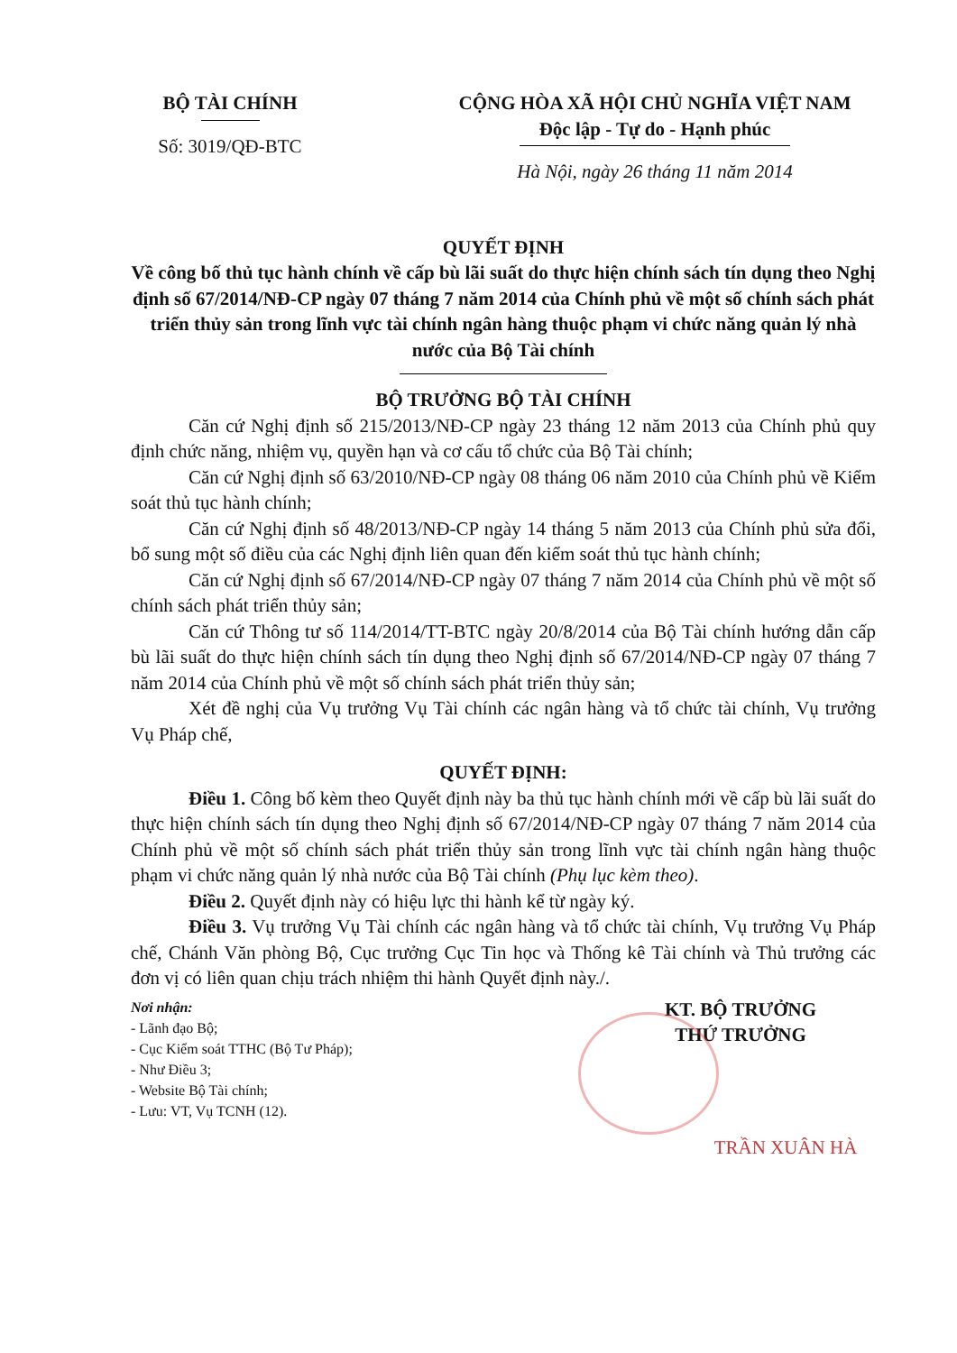BỘ TÀI CHÍNH
Số: 3019/QĐ-BTC
CỘNG HÒA XÃ HỘI CHỦ NGHĨA VIỆT NAM
Độc lập - Tự do - Hạnh phúc
Hà Nội, ngày 26 tháng 11 năm 2014
QUYẾT ĐỊNH
Về công bố thủ tục hành chính về cấp bù lãi suất do thực hiện chính sách tín dụng theo Nghị định số 67/2014/NĐ-CP ngày 07 tháng 7 năm 2014 của Chính phủ về một số chính sách phát triển thủy sản trong lĩnh vực tài chính ngân hàng thuộc phạm vi chức năng quản lý nhà nước của Bộ Tài chính
BỘ TRƯỞNG BỘ TÀI CHÍNH
Căn cứ Nghị định số 215/2013/NĐ-CP ngày 23 tháng 12 năm 2013 của Chính phủ quy định chức năng, nhiệm vụ, quyền hạn và cơ cấu tổ chức của Bộ Tài chính;
Căn cứ Nghị định số 63/2010/NĐ-CP ngày 08 tháng 06 năm 2010 của Chính phủ về Kiểm soát thủ tục hành chính;
Căn cứ Nghị định số 48/2013/NĐ-CP ngày 14 tháng 5 năm 2013 của Chính phủ sửa đổi, bổ sung một số điều của các Nghị định liên quan đến kiểm soát thủ tục hành chính;
Căn cứ Nghị định số 67/2014/NĐ-CP ngày 07 tháng 7 năm 2014 của Chính phủ về một số chính sách phát triển thủy sản;
Căn cứ Thông tư số 114/2014/TT-BTC ngày 20/8/2014 của Bộ Tài chính hướng dẫn cấp bù lãi suất do thực hiện chính sách tín dụng theo Nghị định số 67/2014/NĐ-CP ngày 07 tháng 7 năm 2014 của Chính phủ về một số chính sách phát triển thủy sản;
Xét đề nghị của Vụ trưởng Vụ Tài chính các ngân hàng và tổ chức tài chính, Vụ trưởng Vụ Pháp chế,
QUYẾT ĐỊNH:
Điều 1. Công bố kèm theo Quyết định này ba thủ tục hành chính mới về cấp bù lãi suất do thực hiện chính sách tín dụng theo Nghị định số 67/2014/NĐ-CP ngày 07 tháng 7 năm 2014 của Chính phủ về một số chính sách phát triển thủy sản trong lĩnh vực tài chính ngân hàng thuộc phạm vi chức năng quản lý nhà nước của Bộ Tài chính (Phụ lục kèm theo).
Điều 2. Quyết định này có hiệu lực thi hành kể từ ngày ký.
Điều 3. Vụ trưởng Vụ Tài chính các ngân hàng và tổ chức tài chính, Vụ trưởng Vụ Pháp chế, Chánh Văn phòng Bộ, Cục trưởng Cục Tin học và Thống kê Tài chính và Thủ trưởng các đơn vị có liên quan chịu trách nhiệm thi hành Quyết định này./.
Nơi nhận:
- Lãnh đạo Bộ;
- Cục Kiểm soát TTHC (Bộ Tư Pháp);
- Như Điều 3;
- Website Bộ Tài chính;
- Lưu: VT, Vụ TCNH (12).
KT. BỘ TRƯỞNG
THỨ TRƯỞNG
TRẦN XUÂN HÀ